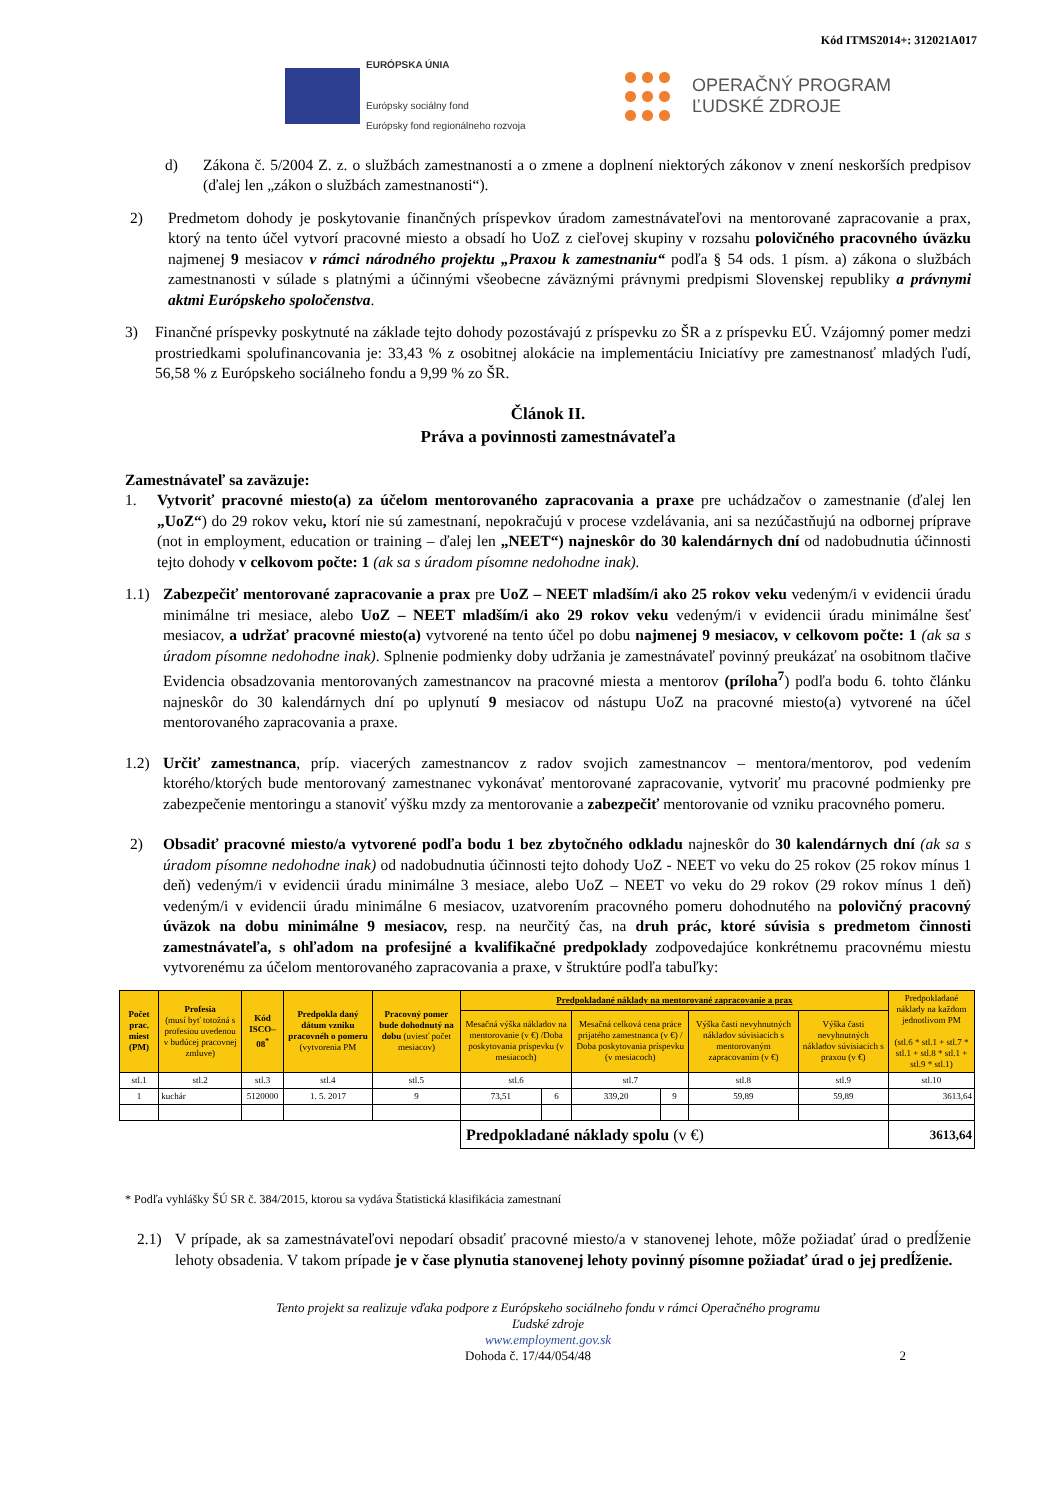Kód ITMS2014+: 312021A017
EURÓPSKA ÚNIA
Európsky sociálny fond
Európsky fond regionálneho rozvoja
OPERAČNÝ PROGRAM
ĽUDSKÉ ZDROJE
d) Zákona č. 5/2004 Z. z. o službách zamestnanosti a o zmene a doplnení niektorých zákonov v znení neskorších predpisov (ďalej len „zákon o službách zamestnanosti“).
2) Predmetom dohody je poskytovanie finančných príspevkov úradom zamestnávateľovi na mentorované zapracovanie a prax, ktorý na tento účel vytvorí pracovné miesto a obsadí ho UoZ z cieľovej skupiny v rozsahu polovičného pracovného úväzku najmenej 9 mesiacov v rámci národného projektu „Praxou k zamestnaniu“ podľa § 54 ods. 1 písm. a) zákona o službách zamestnanosti v súlade s platnými a účinnými všeobecne záväznými právnymi predpismi Slovenskej republiky a právnymi aktmi Európskeho spoločenstva.
3) Finančné príspevky poskytnuté na základe tejto dohody pozostávajú z príspevku zo ŠR a z príspevku EÚ. Vzájomný pomer medzi prostriedkami spolufinancovania je: 33,43 % z osobitnej alokácie na implementáciu Iniciatívy pre zamestnanosť mladých ľudí, 56,58 % z Európskeho sociálneho fondu a 9,99 % zo ŠR.
Článok II.
Práva a povinnosti zamestnávateľa
Zamestnávateľ sa zaväzuje:
1. Vytvoriť pracovné miesto(a) za účelom mentorovaného zapracovania a praxe pre uchádzačov o zamestnanie (ďalej len „UoZ“) do 29 rokov veku, ktorí nie sú zamestnaní, nepokračujú v procese vzdelávania, ani sa nezúčastňujú na odbornej príprave (not in employment, education or training – ďalej len „NEET“) najneskôr do 30 kalendárnych dní od nadobudnutia účinnosti tejto dohody v celkovom počte: 1 (ak sa s úradom písomne nedohodne inak).
1.1) Zabezpečiť mentorované zapracovanie a prax pre UoZ – NEET mladším/i ako 25 rokov veku vedeným/i v evidencii úradu minimálne tri mesiace, alebo UoZ – NEET mladším/i ako 29 rokov veku vedeným/i v evidencii úradu minimálne šesť mesiacov, a udržať pracovné miesto(a) vytvorené na tento účel po dobu najmenej 9 mesiacov, v celkovom počte: 1 (ak sa s úradom písomne nedohodne inak). Splnenie podmienky doby udržania je zamestnávateľ povinný preukázať na osobitnom tlačive Evidencia obsadzovania mentorovaných zamestnancov na pracovné miesta a mentorov (príloha<sup>7</sup>) podľa bodu 6. tohto článku najneskôr do 30 kalendárnych dní po uplynutí 9 mesiacov od nástupu UoZ na pracovné miesto(a) vytvorené na účel mentorovaného zapracovania a praxe.
1.2) Určiť zamestnanca, príp. viacerých zamestnancov z radov svojich zamestnancov – mentora/mentorov, pod vedením ktorého/ktorých bude mentorovaný zamestnanec vykonávať mentorované zapracovanie, vytvoriť mu pracovné podmienky pre zabezpečenie mentoringu a stanoviť výšku mzdy za mentorovanie a zabezpečiť mentorovanie od vzniku pracovného pomeru.
2) Obsadiť pracovné miesto/a vytvorené podľa bodu 1 bez zbytočného odkladu najneskôr do 30 kalendárnych dní (ak sa s úradom písomne nedohodne inak) od nadobudnutia účinnosti tejto dohody UoZ - NEET vo veku do 25 rokov (25 rokov mínus 1 deň) vedeným/i v evidencii úradu minimálne 3 mesiace, alebo UoZ – NEET vo veku do 29 rokov (29 rokov mínus 1 deň) vedeným/i v evidencii úradu minimálne 6 mesiacov, uzatvorením pracovného pomeru dohodnutého na polovičný pracovný úväzok na dobu minimálne 9 mesiacov, resp. na neurčitý čas, na druh prác, ktoré súvisia s predmetom činnosti zamestnávateľa, s ohľadom na profesijné a kvalifikačné predpoklady zodpovedajúce konkrétnemu pracovnému miestu vytvorenému za účelom mentorovaného zapracovania a praxe, v štruktúre podľa tabuľky:
| Počet prac. miest (PM) | Profesia (musí byť totožná s profesiou uvedenou v budúcej pracovnej zmluve) | Kód ISCO–08<sup>*</sup> | Predpokla daný dátum vzniku pracovnéh o pomeru (vytvorenia PM | Pracovný pomer bude dohodnutý na dobu (uviesť počet mesiacov) | Predpokladané náklady na mentorované zapracovanie a prax | | | | | | Predpokladané náklady na každom jednotlivom PM (stl.6 * stl.1 + stl.7 * stl.1 + stl.8 * stl.1 + stl.9 * stl.1) |
| --- | --- | --- | --- | --- | --- | --- | --- | --- | --- | --- | --- |
| | | | | | Mesačná výška nákladov na mentorovanie (v €) /Doba poskytovania príspevku (v mesiacoch) | | Mesačná celková cena práce prijatého zamestnanca (v €) / Doba poskytovania príspevku (v mesiacoch) | | Výška časti nevyhnutných nákladov súvisiacich s mentorovaným zapracovaním (v €) | Výška časti nevyhnutných nákladov súvisiacich s praxou (v €) | |
| stl.1 | stl.2 | stl.3 | stl.4 | stl.5 | stl.6 | | stl.7 | | stl.8 | stl.9 | stl.10 |
| 1 | kuchár | 5120000 | 1. 5. 2017 | 9 | 73,51 | 6 | 339,20 | 9 | 59,89 | 59,89 | 3613,64 |
| | | | | | Predpokladané náklady spolu (v €) | | | | | | 3613,64 |
* Podľa vyhlášky ŠÚ SR č. 384/2015, ktorou sa vydáva Štatistická klasifikácia zamestnaní
2.1) V prípade, ak sa zamestnávateľovi nepodarí obsadiť pracovné miesto/a v stanovenej lehote, môže požiadať úrad o predĺženie lehoty obsadenia. V takom prípade je v čase plynutia stanovenej lehoty povinný písomne požiadať úrad o jej predĺženie.
Tento projekt sa realizuje vďaka podpore z Európskeho sociálneho fondu v rámci Operačného programu
Ľudské zdroje
www.employment.gov.sk
Dohoda č. 17/44/054/48 2